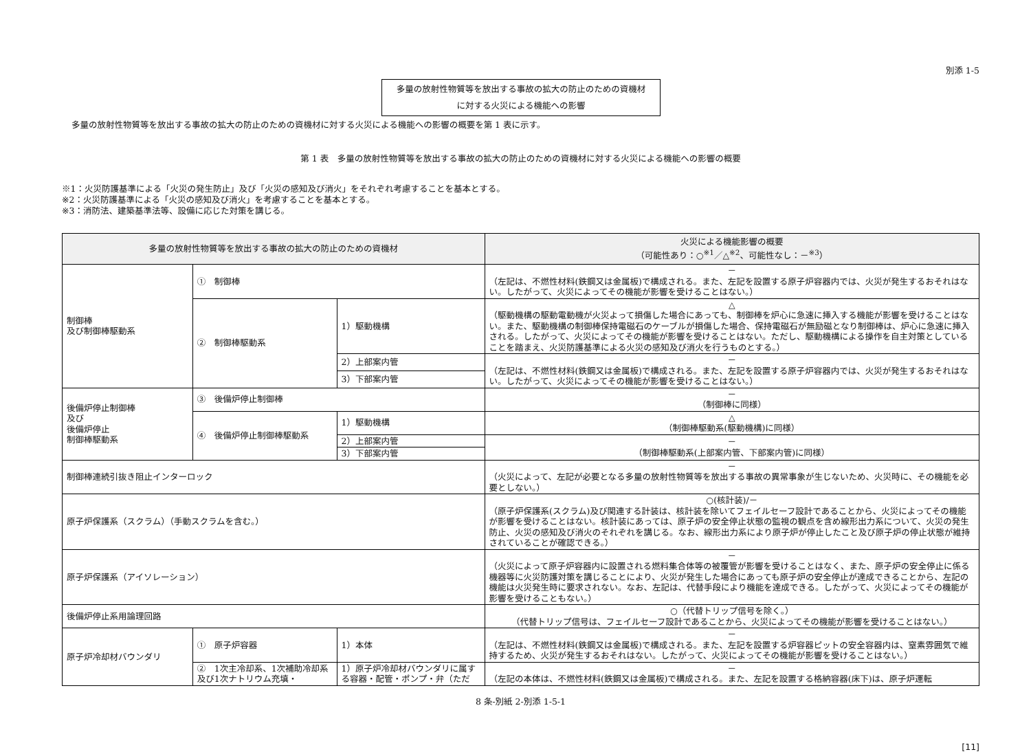別添 1-5
多量の放射性物質等を放出する事故の拡大の防止のための資機材
に対する火災による機能への影響
多量の放射性物質等を放出する事故の拡大の防止のための資機材に対する火災による機能への影響の概要を第 1 表に示す。
第 1 表　多量の放射性物質等を放出する事故の拡大の防止のための資機材に対する火災による機能への影響の概要
※1：火災防護基準による「火災の発生防止」及び「火災の感知及び消火」をそれぞれ考慮することを基本とする。
※2：火災防護基準による「火災の感知及び消火」を考慮することを基本とする。
※3：消防法、建築基準法等、設備に応じた対策を講じる。
| 多量の放射性物質等を放出する事故の拡大の防止のための資機材 | | | 火災による機能影響の概要 （可能性あり：○<sup>※1</sup>／△<sup>※2</sup>、可能性なし：－<sup>※3</sup>） |
| --- | --- | --- | --- |
| 制御棒 及び制御棒駆動系 | ① 制御棒 | | － （左記は、不燃性材料(鉄鋼又は金属板)で構成される。また、左記を設置する原子炉容器内では、火災が発生するおそれはない。したがって、火災によってその機能が影響を受けることはない。） |
| | ② 制御棒駆動系 | 1）駆動機構 | △ （駆動機構の駆動電動機が火災よって損傷した場合にあっても、制御棒を炉心に急速に挿入する機能が影響を受けることはない。また、駆動機構の制御棒保持電磁石のケーブルが損傷した場合、保持電磁石が無励磁となり制御棒は、炉心に急速に挿入される。したがって、火災によってその機能が影響を受けることはない。ただし、駆動機構による操作を自主対策としていることを踏まえ、火災防護基準による火災の感知及び消火を行うものとする。） |
| | | 2）上部案内管 | － （左記は、不燃性材料(鉄鋼又は金属板)で構成される。また、左記を設置する原子炉容器内では、火災が発生するおそれはない。したがって、火災によってその機能が影響を受けることはない。） |
| | | 3）下部案内管 | |
| 後備炉停止制御棒 及び 後備炉停止 制御棒駆動系 | ③ 後備炉停止制御棒 | | － （制御棒に同様） |
| | ④ 後備炉停止制御棒駆動系 | 1）駆動機構 | △ （制御棒駆動系(駆動機構)に同様） |
| | | 2）上部案内管 | － （制御棒駆動系(上部案内管、下部案内管)に同様） |
| | | 3）下部案内管 | |
| 制御棒連続引抜き阻止インターロック | | | － （火災によって、左記が必要となる多量の放射性物質等を放出する事故の異常事象が生じないため、火災時に、その機能を必要としない。） |
| 原子炉保護系（スクラム）（手動スクラムを含む。） | | | ○(核計装)/－ （原子炉保護系(スクラム)及び関連する計装は、核計装を除いてフェイルセーフ設計であることから、火災によってその機能が影響を受けることはない。核計装にあっては、原子炉の安全停止状態の監視の観点を含め線形出力系について、火災の発生防止、火災の感知及び消火のそれぞれを講じる。なお、線形出力系により原子炉が停止したこと及び原子炉の停止状態が維持されていることが確認できる。） |
| 原子炉保護系（アイソレーション） | | | － （火災によって原子炉容器内に設置される燃料集合体等の被覆管が影響を受けることはなく、また、原子炉の安全停止に係る機器等に火災防護対策を講じることにより、火災が発生した場合にあっても原子炉の安全停止が達成できることから、左記の機能は火災発生時に要求されない。なお、左記は、代替手段により機能を達成できる。したがって、火災によってその機能が影響を受けることもない。） |
| 後備炉停止系用論理回路 | | | ○（代替トリップ信号を除く。） （代替トリップ信号は、フェイルセーフ設計であることから、火災によってその機能が影響を受けることはない。） |
| 原子炉冷却材バウンダリ | ① 原子炉容器 | 1）本体 | － （左記は、不燃性材料(鉄鋼又は金属板)で構成される。また、左記を設置する炉容器ピットの安全容器内は、窒素雰囲気で維持するため、火災が発生するおそれはない。したがって、火災によってその機能が影響を受けることはない。） |
| | ② 1次主冷却系、1次補助冷却系及び1次ナトリウム充填・ | 1）原子炉冷却材バウンダリに属する容器・配管・ポンプ・弁（ただ | － （左記の本体は、不燃性材料(鉄鋼又は金属板)で構成される。また、左記を設置する格納容器(床下)は、原子炉運転 |
8 条-別紙 2-別添 1-5-1
[11]